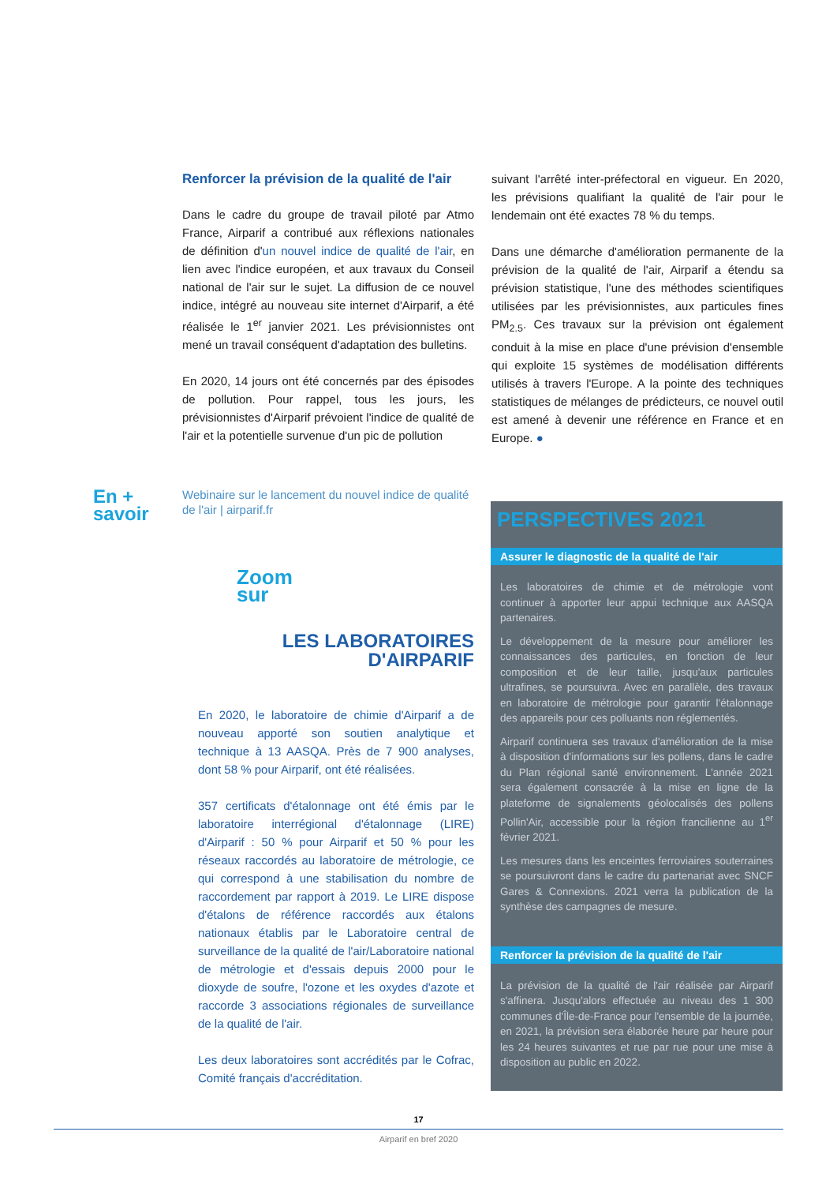Renforcer la prévision de la qualité de l'air
Dans le cadre du groupe de travail piloté par Atmo France, Airparif a contribué aux réflexions nationales de définition d'un nouvel indice de qualité de l'air, en lien avec l'indice européen, et aux travaux du Conseil national de l'air sur le sujet. La diffusion de ce nouvel indice, intégré au nouveau site internet d'Airparif, a été réalisée le 1<sup>er</sup> janvier 2021. Les prévisionnistes ont mené un travail conséquent d'adaptation des bulletins.
En 2020, 14 jours ont été concernés par des épisodes de pollution. Pour rappel, tous les jours, les prévisionnistes d'Airparif prévoient l'indice de qualité de l'air et la potentielle survenue d'un pic de pollution
suivant l'arrêté inter-préfectoral en vigueur. En 2020, les prévisions qualifiant la qualité de l'air pour le lendemain ont été exactes 78 % du temps.
Dans une démarche d'amélioration permanente de la prévision de la qualité de l'air, Airparif a étendu sa prévision statistique, l'une des méthodes scientifiques utilisées par les prévisionnistes, aux particules fines PM<sub>2.5</sub>. Ces travaux sur la prévision ont également conduit à la mise en place d'une prévision d'ensemble qui exploite 15 systèmes de modélisation différents utilisés à travers l'Europe. A la pointe des techniques statistiques de mélanges de prédicteurs, ce nouvel outil est amené à devenir une référence en France et en Europe. ●
En +
savoir
Webinaire sur le lancement du nouvel indice de qualité de l'air | airparif.fr
Zoom
sur
LES LABORATOIRES
D'AIRPARIF
En 2020, le laboratoire de chimie d'Airparif a de nouveau apporté son soutien analytique et technique à 13 AASQA. Près de 7 900 analyses, dont 58 % pour Airparif, ont été réalisées.
357 certificats d'étalonnage ont été émis par le laboratoire interrégional d'étalonnage (LIRE) d'Airparif : 50 % pour Airparif et 50 % pour les réseaux raccordés au laboratoire de métrologie, ce qui correspond à une stabilisation du nombre de raccordement par rapport à 2019. Le LIRE dispose d'étalons de référence raccordés aux étalons nationaux établis par le Laboratoire central de surveillance de la qualité de l'air/Laboratoire national de métrologie et d'essais depuis 2000 pour le dioxyde de soufre, l'ozone et les oxydes d'azote et raccorde 3 associations régionales de surveillance de la qualité de l'air.
Les deux laboratoires sont accrédités par le Cofrac, Comité français d'accréditation.
PERSPECTIVES 2021
Assurer le diagnostic de la qualité de l'air
Les laboratoires de chimie et de métrologie vont continuer à apporter leur appui technique aux AASQA partenaires.
Le développement de la mesure pour améliorer les connaissances des particules, en fonction de leur composition et de leur taille, jusqu'aux particules ultrafines, se poursuivra. Avec en parallèle, des travaux en laboratoire de métrologie pour garantir l'étalonnage des appareils pour ces polluants non réglementés.
Airparif continuera ses travaux d'amélioration de la mise à disposition d'informations sur les pollens, dans le cadre du Plan régional santé environnement. L'année 2021 sera également consacrée à la mise en ligne de la plateforme de signalements géolocalisés des pollens Pollin'Air, accessible pour la région francilienne au 1<sup>er</sup> février 2021.
Les mesures dans les enceintes ferroviaires souterraines se poursuivront dans le cadre du partenariat avec SNCF Gares & Connexions. 2021 verra la publication de la synthèse des campagnes de mesure.
Renforcer la prévision de la qualité de l'air
La prévision de la qualité de l'air réalisée par Airparif s'affinera. Jusqu'alors effectuée au niveau des 1 300 communes d'Île-de-France pour l'ensemble de la journée, en 2021, la prévision sera élaborée heure par heure pour les 24 heures suivantes et rue par rue pour une mise à disposition au public en 2022.
17
Airparif en bref 2020